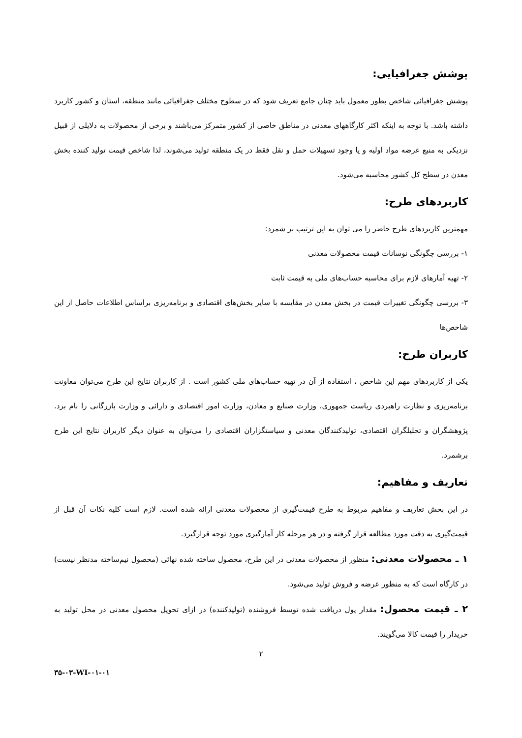پوشش جغرافیایی:
پوشش جغرافیائی شاخص بطور معمول باید چنان جامع تعریف شود که در سطوح مختلف جغرافیائی مانند منطقه، استان و کشور کاربرد داشته باشد. با توجه به اینکه اکثر کارگاههای معدنی در مناطق خاصی از کشور متمرکز می‌باشند و برخی از محصولات به دلایلی از قبیل نزدیکی به منبع عرضه مواد اولیه و یا وجود تسهیلات حمل و نقل فقط در یک منطقه تولید می‌شوند، لذا شاخص قیمت تولید کننده بخش معدن در سطح کل کشور محاسبه می‌شود.
کاربردهای طرح:
مهمترین کاربردهای طرح حاضر را می توان به این ترتیب بر شمرد:
۱- بررسی چگونگی نوسانات قیمت محصولات معدنی
۲- تهیه آمارهای لازم برای محاسبه حساب‌های ملی به قیمت ثابت
۳- بررسی چگونگی تغییرات قیمت در بخش معدن در مقایسه با سایر بخش‌های اقتصادی و برنامه‌ریزی براساس اطلاعات حاصل از این شاخص‌ها
کاربران طرح:
یکی از کاربردهای مهم این شاخص ، استفاده از آن در تهیه حساب‌های ملی کشور است . از کاربران نتایج این طرح می‌توان معاونت برنامه‌ریزی و نظارت راهبردی ریاست جمهوری، وزارت صنایع و معادن، وزارت امور اقتصادی و دارائی و وزارت بازرگانی را نام برد. پژوهشگران و تحلیلگران اقتصادی، تولیدکنندگان معدنی و سیاستگزاران اقتصادی را می‌توان به عنوان دیگر کاربران نتایج این طرح برشمرد.
تعاریف و مفاهیم:
در این بخش تعاریف و مفاهیم مربوط به طرح قیمت‌گیری از محصولات معدنی ارائه شده است. لازم است کلیه نکات آن قبل از قیمت‌گیری به دقت مورد مطالعه قرار گرفته و در هر مرحله کار آمارگیری مورد توجه قرارگیرد.
۱ ـ محصولات معدنی: منظور از محصولات معدنی در این طرح، محصول ساخته شده نهائی (محصول نیم‌ساخته مدنظر نیست) در کارگاه است که به منظور عرضه و فروش تولید می‌شود.
۲ ـ قیمت محصول: مقدار پول دریافت شده توسط فروشنده (تولیدکننده) در ازای تحویل محصول معدنی در محل تولید به خریدار را قیمت کالا می‌گویند.
۲
۳۵-۰۳-WI-۰۱-۰۱